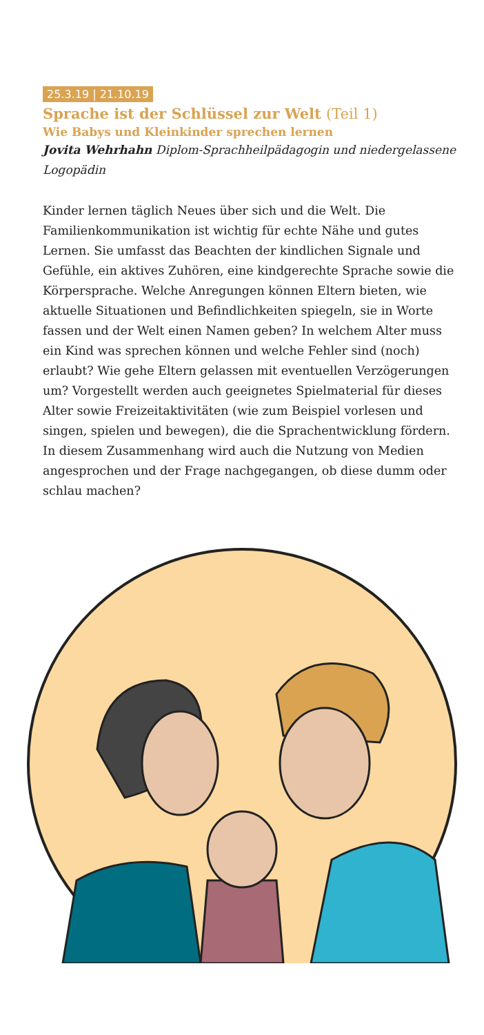25.3.19 | 21.10.19
Sprache ist der Schlüssel zur Welt (Teil 1)
Wie Babys und Kleinkinder sprechen lernen
Jovita Wehrhahn Diplom-Sprachheilpädagogin und niedergelassene Logopädin
Kinder lernen täglich Neues über sich und die Welt. Die Familienkommunikation ist wichtig für echte Nähe und gutes Lernen. Sie umfasst das Beachten der kindlichen Signale und Gefühle, ein aktives Zuhören, eine kindgerechte Sprache sowie die Körpersprache. Welche Anregungen können Eltern bieten, wie aktuelle Situationen und Befindlichkeiten spiegeln, sie in Worte fassen und der Welt einen Namen geben? In welchem Alter muss ein Kind was sprechen können und welche Fehler sind (noch) erlaubt? Wie gehe Eltern gelassen mit eventuellen Verzögerungen um? Vorgestellt werden auch geeignetes Spielmaterial für dieses Alter sowie Freizeitaktivitäten (wie zum Beispiel vorlesen und singen, spielen und bewegen), die die Sprachentwicklung fördern. In diesem Zusammenhang wird auch die Nutzung von Medien angesprochen und der Frage nachgegangen, ob diese dumm oder schlau machen?